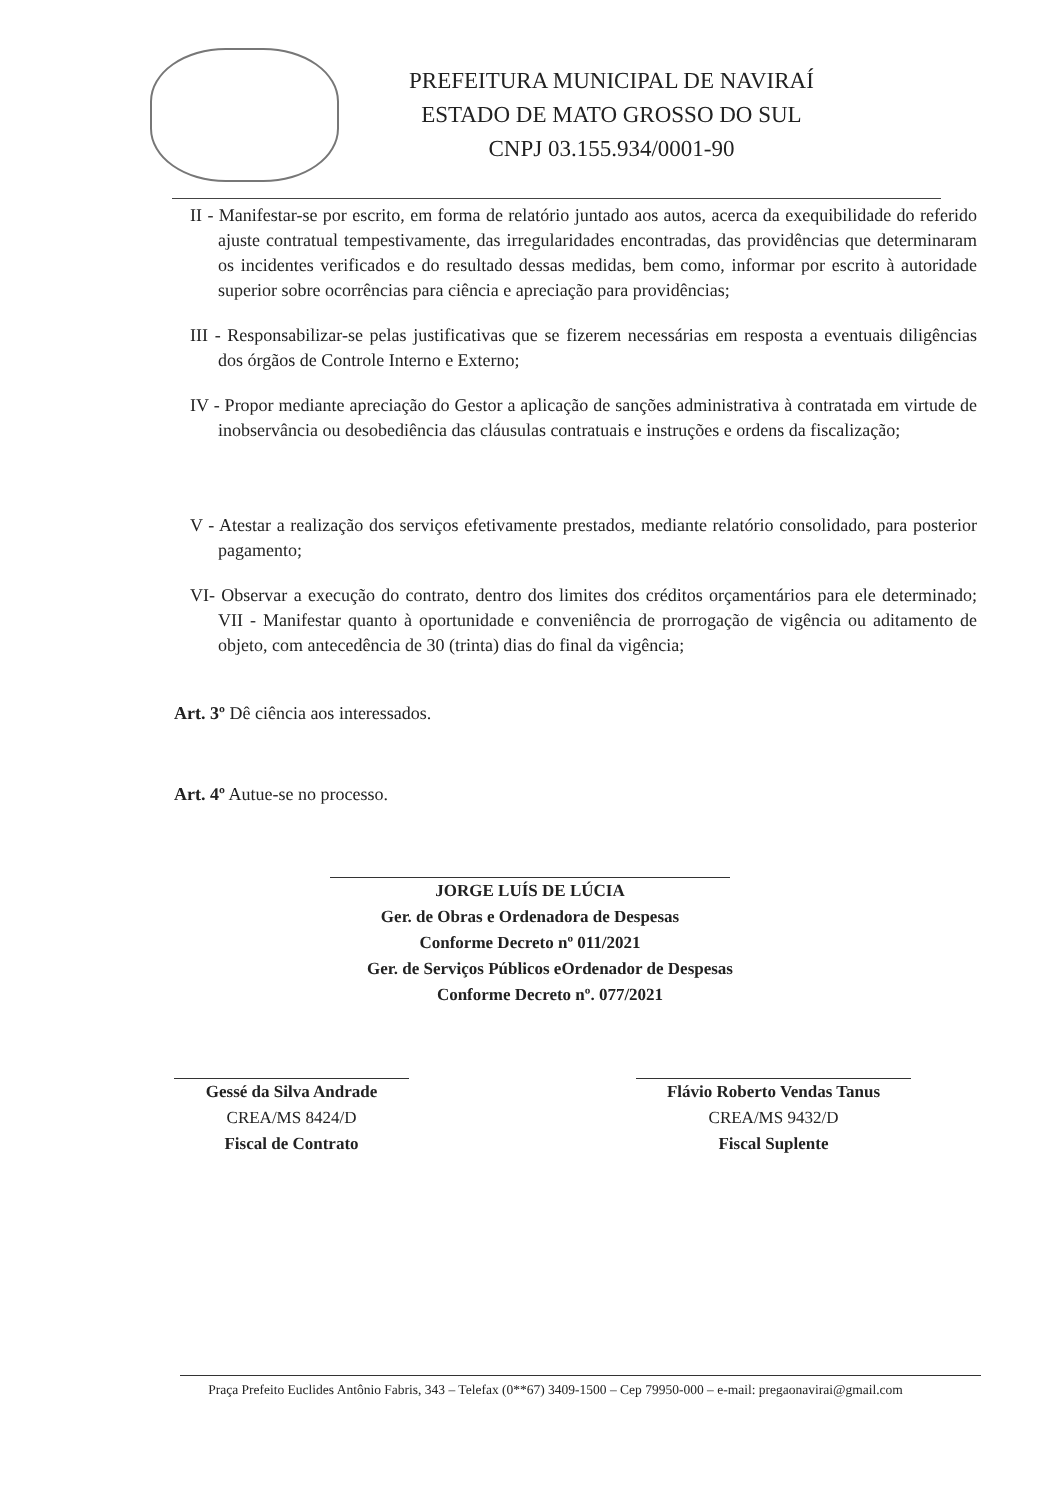PREFEITURA MUNICIPAL DE NAVIRAÍ
ESTADO DE MATO GROSSO DO SUL
CNPJ 03.155.934/0001-90
II - Manifestar-se por escrito, em forma de relatório juntado aos autos, acerca da exequibilidade do referido ajuste contratual tempestivamente, das irregularidades encontradas, das providências que determinaram os incidentes verificados e do resultado dessas medidas, bem como, informar por escrito à autoridade superior sobre ocorrências para ciência e apreciação para providências;
III - Responsabilizar-se pelas justificativas que se fizerem necessárias em resposta a eventuais diligências dos órgãos de Controle Interno e Externo;
IV - Propor mediante apreciação do Gestor a aplicação de sanções administrativa à contratada em virtude de inobservância ou desobediência das cláusulas contratuais e instruções e ordens da fiscalização;
V - Atestar a realização dos serviços efetivamente prestados, mediante relatório consolidado, para posterior pagamento;
VI- Observar a execução do contrato, dentro dos limites dos créditos orçamentários para ele determinado; VII - Manifestar quanto à oportunidade e conveniência de prorrogação de vigência ou aditamento de objeto, com antecedência de 30 (trinta) dias do final da vigência;
Art. 3º Dê ciência aos interessados.
Art. 4º Autue-se no processo.
JORGE LUÍS DE LÚCIA
Ger. de Obras e Ordenadora de Despesas
Conforme Decreto nº 011/2021
Ger. de Serviços Públicos eOrdenador de Despesas
Conforme Decreto nº. 077/2021
Gessé da Silva Andrade
CREA/MS 8424/D
Fiscal de Contrato
Flávio Roberto Vendas Tanus
CREA/MS 9432/D
Fiscal Suplente
Praça Prefeito Euclides Antônio Fabris, 343 – Telefax (0**67) 3409-1500 – Cep 79950-000 – e-mail: pregaonavirai@gmail.com